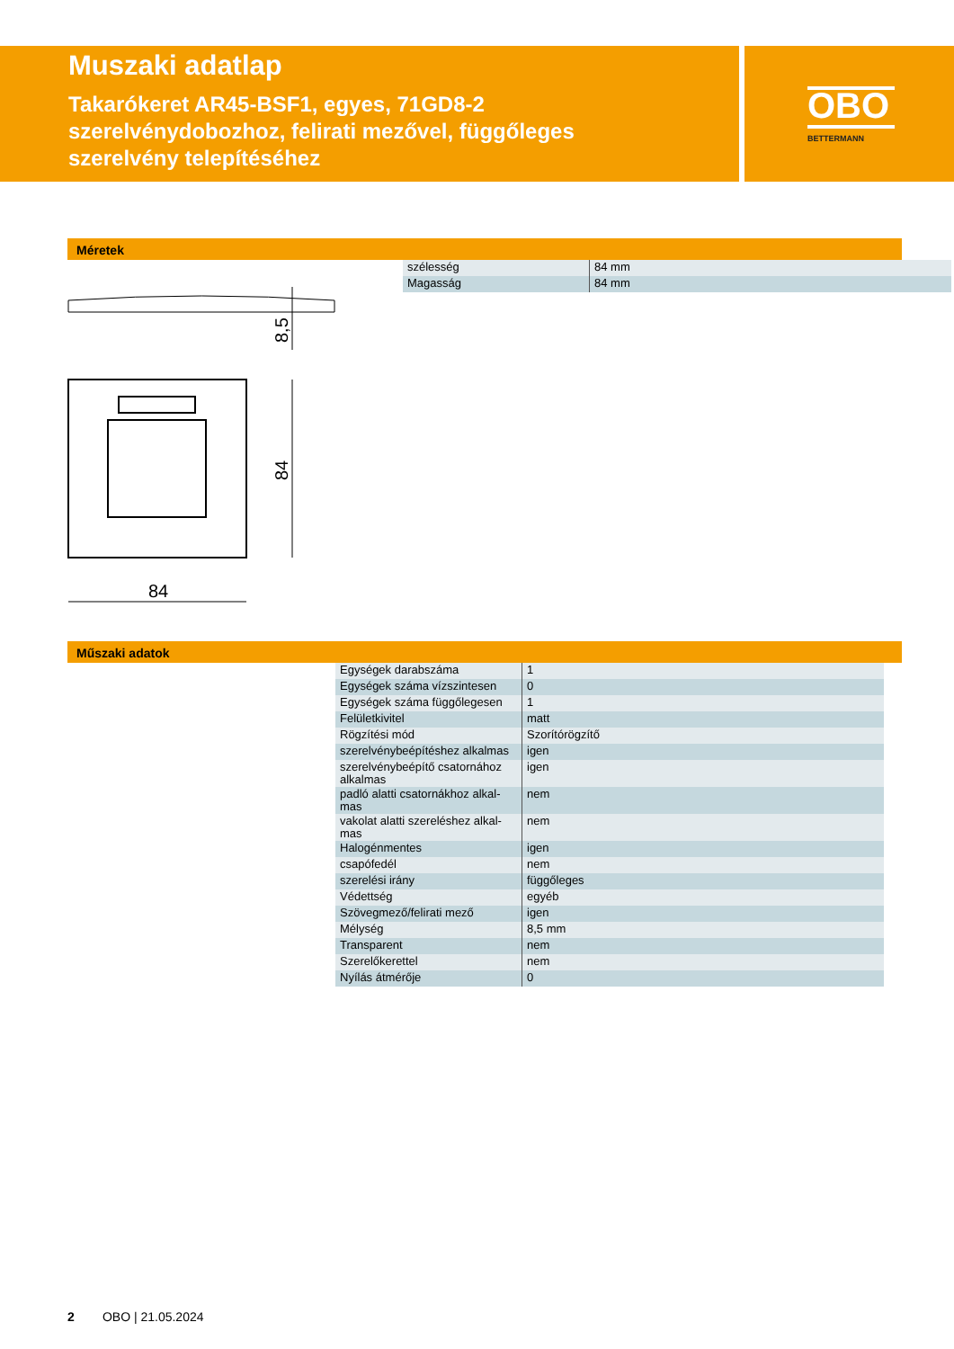OBO
BETTERMANN
Muszaki adatlap
Takarókeret AR45-BSF1, egyes, 71GD8-2 szerelvénydobozhoz, felirati mezővel, függőleges szerelvény telepítéséhez
Méretek
8,5
84
84
| szélesség | 84 mm |
| Magasság | 84 mm |
Műszaki adatok
| Egységek darabszáma | 1 |
| Egységek száma vízszintesen | 0 |
| Egységek száma függőlegesen | 1 |
| Felületkivitel | matt |
| Rögzítési mód | Szorítórögzítő |
| szerelvénybeépítéshez alkalmas | igen |
| szerelvénybeépítő csatornához alkalmas | igen |
| padló alatti csatornákhoz alkal-mas | nem |
| vakolat alatti szereléshez alkal-mas | nem |
| Halogénmentes | igen |
| csapófedél | nem |
| szerelési irány | függőleges |
| Védettség | egyéb |
| Szövegmező/felirati mező | igen |
| Mélység | 8,5 mm |
| Transparent | nem |
| Szerelőkerettel | nem |
| Nyílás átmérője | 0 |
2 OBO | 21.05.2024